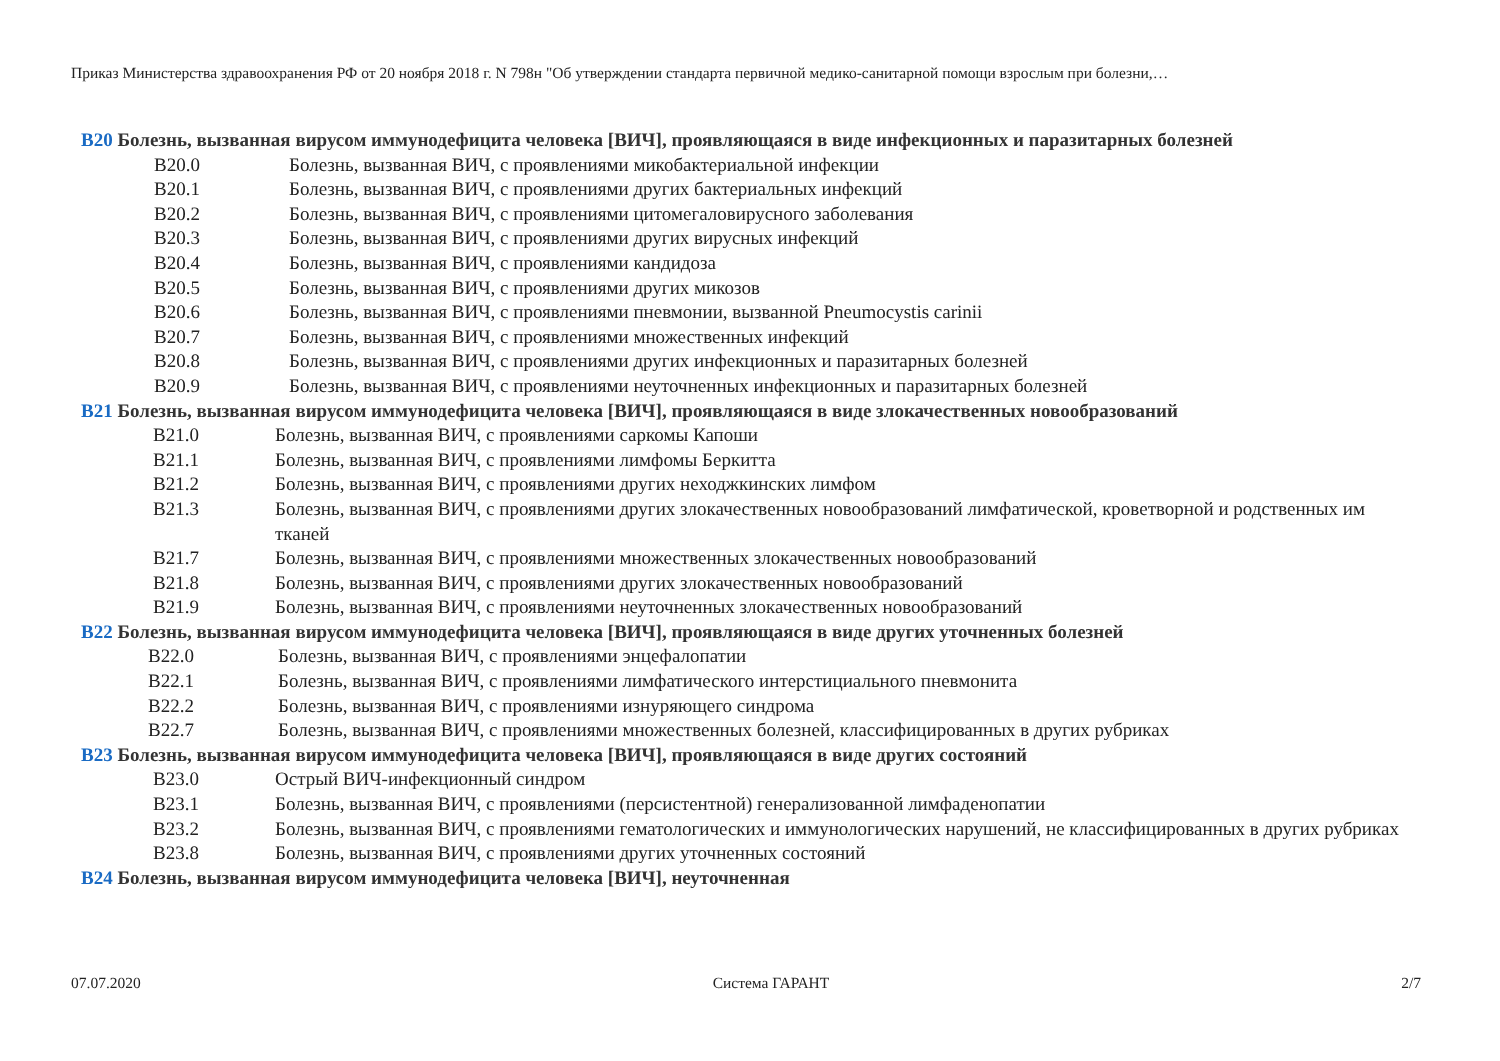Приказ Министерства здравоохранения РФ от 20 ноября 2018 г. N 798н "Об утверждении стандарта первичной медико-санитарной помощи взрослым при болезни,…
B20 Болезнь, вызванная вирусом иммунодефицита человека [ВИЧ], проявляющаяся в виде инфекционных и паразитарных болезней
B20.0 Болезнь, вызванная ВИЧ, с проявлениями микобактериальной инфекции
B20.1 Болезнь, вызванная ВИЧ, с проявлениями других бактериальных инфекций
B20.2 Болезнь, вызванная ВИЧ, с проявлениями цитомегаловирусного заболевания
B20.3 Болезнь, вызванная ВИЧ, с проявлениями других вирусных инфекций
B20.4 Болезнь, вызванная ВИЧ, с проявлениями кандидоза
B20.5 Болезнь, вызванная ВИЧ, с проявлениями других микозов
B20.6 Болезнь, вызванная ВИЧ, с проявлениями пневмонии, вызванной Pneumocystis carinii
B20.7 Болезнь, вызванная ВИЧ, с проявлениями множественных инфекций
B20.8 Болезнь, вызванная ВИЧ, с проявлениями других инфекционных и паразитарных болезней
B20.9 Болезнь, вызванная ВИЧ, с проявлениями неуточненных инфекционных и паразитарных болезней
B21 Болезнь, вызванная вирусом иммунодефицита человека [ВИЧ], проявляющаяся в виде злокачественных новообразований
B21.0 Болезнь, вызванная ВИЧ, с проявлениями саркомы Капоши
B21.1 Болезнь, вызванная ВИЧ, с проявлениями лимфомы Беркитта
B21.2 Болезнь, вызванная ВИЧ, с проявлениями других неходжкинских лимфом
B21.3 Болезнь, вызванная ВИЧ, с проявлениями других злокачественных новообразований лимфатической, кроветворной и родственных им тканей
B21.7 Болезнь, вызванная ВИЧ, с проявлениями множественных злокачественных новообразований
B21.8 Болезнь, вызванная ВИЧ, с проявлениями других злокачественных новообразований
B21.9 Болезнь, вызванная ВИЧ, с проявлениями неуточненных злокачественных новообразований
B22 Болезнь, вызванная вирусом иммунодефицита человека [ВИЧ], проявляющаяся в виде других уточненных болезней
B22.0 Болезнь, вызванная ВИЧ, с проявлениями энцефалопатии
B22.1 Болезнь, вызванная ВИЧ, с проявлениями лимфатического интерстициального пневмонита
B22.2 Болезнь, вызванная ВИЧ, с проявлениями изнуряющего синдрома
B22.7 Болезнь, вызванная ВИЧ, с проявлениями множественных болезней, классифицированных в других рубриках
B23 Болезнь, вызванная вирусом иммунодефицита человека [ВИЧ], проявляющаяся в виде других состояний
B23.0 Острый ВИЧ-инфекционный синдром
B23.1 Болезнь, вызванная ВИЧ, с проявлениями (персистентной) генерализованной лимфаденопатии
B23.2 Болезнь, вызванная ВИЧ, с проявлениями гематологических и иммунологических нарушений, не классифицированных в других рубриках
B23.8 Болезнь, вызванная ВИЧ, с проявлениями других уточненных состояний
B24 Болезнь, вызванная вирусом иммунодефицита человека [ВИЧ], неуточненная
07.07.2020 Система ГАРАНТ 2/7